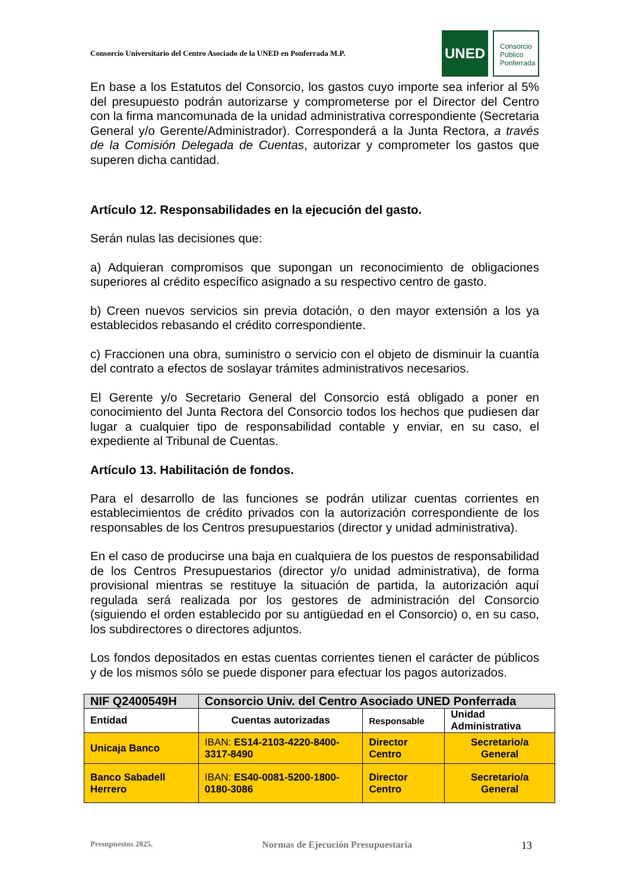Consorcio Universitario del Centro Asociado de la UNED en Ponferrada M.P.
UNED
Consorcio
Público
Ponferrada
En base a los Estatutos del Consorcio, los gastos cuyo importe sea inferior al 5% del presupuesto podrán autorizarse y comprometerse por el Director del Centro con la firma mancomunada de la unidad administrativa correspondiente (Secretaria General y/o Gerente/Administrador). Corresponderá a la Junta Rectora, a través de la Comisión Delegada de Cuentas, autorizar y comprometer los gastos que superen dicha cantidad.
Artículo 12. Responsabilidades en la ejecución del gasto.
Serán nulas las decisiones que:
a) Adquieran compromisos que supongan un reconocimiento de obligaciones superiores al crédito específico asignado a su respectivo centro de gasto.
b) Creen nuevos servicios sin previa dotación, o den mayor extensión a los ya establecidos rebasando el crédito correspondiente.
c) Fraccionen una obra, suministro o servicio con el objeto de disminuir la cuantía del contrato a efectos de soslayar trámites administrativos necesarios.
El Gerente y/o Secretario General del Consorcio está obligado a poner en conocimiento del Junta Rectora del Consorcio todos los hechos que pudiesen dar lugar a cualquier tipo de responsabilidad contable y enviar, en su caso, el expediente al Tribunal de Cuentas.
Artículo 13. Habilitación de fondos.
Para el desarrollo de las funciones se podrán utilizar cuentas corrientes en establecimientos de crédito privados con la autorización correspondiente de los responsables de los Centros presupuestarios (director y unidad administrativa).
En el caso de producirse una baja en cualquiera de los puestos de responsabilidad de los Centros Presupuestarios (director y/o unidad administrativa), de forma provisional mientras se restituye la situación de partida, la autorización aquí regulada será realizada por los gestores de administración del Consorcio (siguiendo el orden establecido por su antigüedad en el Consorcio) o, en su caso, los subdirectores o directores adjuntos.
Los fondos depositados en estas cuentas corrientes tienen el carácter de públicos y de los mismos sólo se puede disponer para efectuar los pagos autorizados.
| NIF Q2400549H | Consorcio Univ. del Centro Asociado UNED Ponferrada | | |
| --- | --- | --- | --- |
| Entidad | Cuentas autorizadas | Responsable | Unidad Administrativa |
| Unicaja Banco | IBAN: ES14-2103-4220-8400-3317-8490 | Director Centro | Secretario/a General |
| Banco Sabadell Herrero | IBAN: ES40-0081-5200-1800-0180-3086 | Director Centro | Secretario/a General |
Presupuestos 2025. Normas de Ejecución Presupuestaria 13